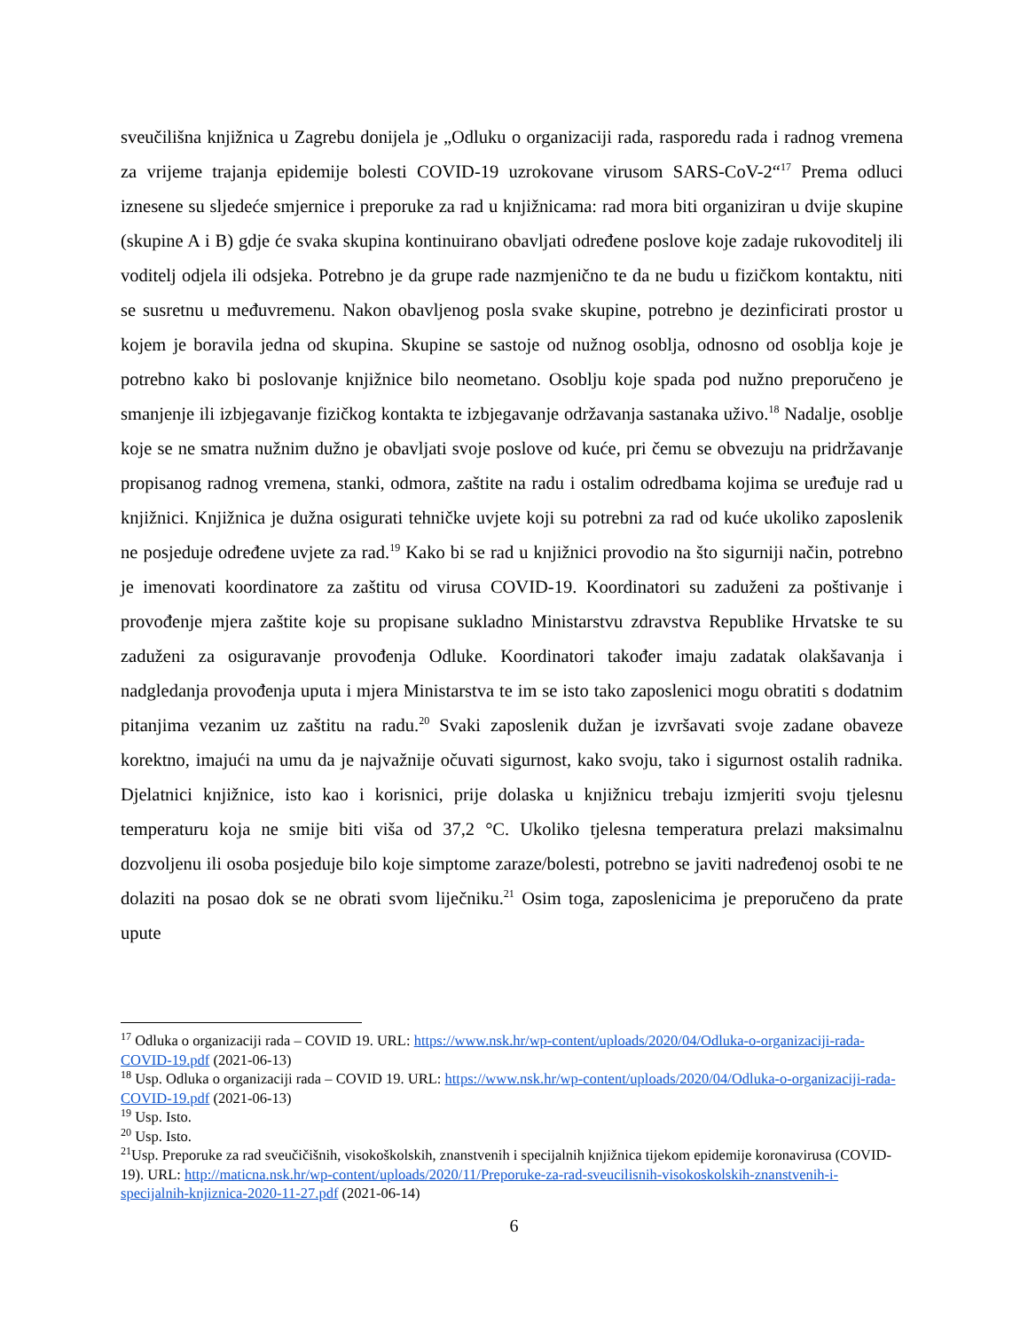sveučilišna knjižnica u Zagrebu donijela je „Odluku o organizaciji rada, rasporedu rada i radnog vremena za vrijeme trajanja epidemije bolesti COVID-19 uzrokovane virusom SARS-CoV-2“<sup>17</sup> Prema odluci iznesene su sljedeće smjernice i preporuke za rad u knjižnicama: rad mora biti organiziran u dvije skupine (skupine A i B) gdje će svaka skupina kontinuirano obavljati određene poslove koje zadaje rukovoditelj ili voditelj odjela ili odsjeka. Potrebno je da grupe rade nazmjenično te da ne budu u fizičkom kontaktu, niti se susretnu u međuvremenu. Nakon obavljenog posla svake skupine, potrebno je dezinficirati prostor u kojem je boravila jedna od skupina. Skupine se sastoje od nužnog osoblja, odnosno od osoblja koje je potrebno kako bi poslovanje knjižnice bilo neometano. Osoblju koje spada pod nužno preporučeno je smanjenje ili izbjegavanje fizičkog kontakta te izbjegavanje održavanja sastanaka uživo.<sup>18</sup> Nadalje, osoblje koje se ne smatra nužnim dužno je obavljati svoje poslove od kuće, pri čemu se obvezuju na pridržavanje propisanog radnog vremena, stanki, odmora, zaštite na radu i ostalim odredbama kojima se uređuje rad u knjižnici. Knjižnica je dužna osigurati tehničke uvjete koji su potrebni za rad od kuće ukoliko zaposlenik ne posjeduje određene uvjete za rad.<sup>19</sup> Kako bi se rad u knjižnici provodio na što sigurniji način, potrebno je imenovati koordinatore za zaštitu od virusa COVID-19. Koordinatori su zaduženi za poštivanje i provođenje mjera zaštite koje su propisane sukladno Ministarstvu zdravstva Republike Hrvatske te su zaduženi za osiguravanje provođenja Odluke. Koordinatori također imaju zadatak olakšavanja i nadgledanja provođenja uputa i mjera Ministarstva te im se isto tako zaposlenici mogu obratiti s dodatnim pitanjima vezanim uz zaštitu na radu.<sup>20</sup> Svaki zaposlenik dužan je izvršavati svoje zadane obaveze korektno, imajući na umu da je najvažnije očuvati sigurnost, kako svoju, tako i sigurnost ostalih radnika. Djelatnici knjižnice, isto kao i korisnici, prije dolaska u knjižnicu trebaju izmjeriti svoju tjelesnu temperaturu koja ne smije biti viša od 37,2 °C. Ukoliko tjelesna temperatura prelazi maksimalnu dozvoljenu ili osoba posjeduje bilo koje simptome zaraze/bolesti, potrebno se javiti nadređenoj osobi te ne dolaziti na posao dok se ne obrati svom liječniku.<sup>21</sup> Osim toga, zaposlenicima je preporučeno da prate upute
<sup>17</sup> Odluka o organizaciji rada – COVID 19. URL: https://www.nsk.hr/wp-content/uploads/2020/04/Odluka-o-organizaciji-rada-COVID-19.pdf (2021-06-13)
<sup>18</sup> Usp. Odluka o organizaciji rada – COVID 19. URL: https://www.nsk.hr/wp-content/uploads/2020/04/Odluka-o-organizaciji-rada-COVID-19.pdf (2021-06-13)
<sup>19</sup> Usp. Isto.
<sup>20</sup> Usp. Isto.
<sup>21</sup> Usp. Preporuke za rad sveučičišnih, visokoškolskih, znanstvenih i specijalnih knjižnica tijekom epidemije koronavirusa (COVID-19). URL: http://maticna.nsk.hr/wp-content/uploads/2020/11/Preporuke-za-rad-sveucilisnih-visokoskolskih-znanstvenih-i-specijalnih-knjiznica-2020-11-27.pdf (2021-06-14)
6